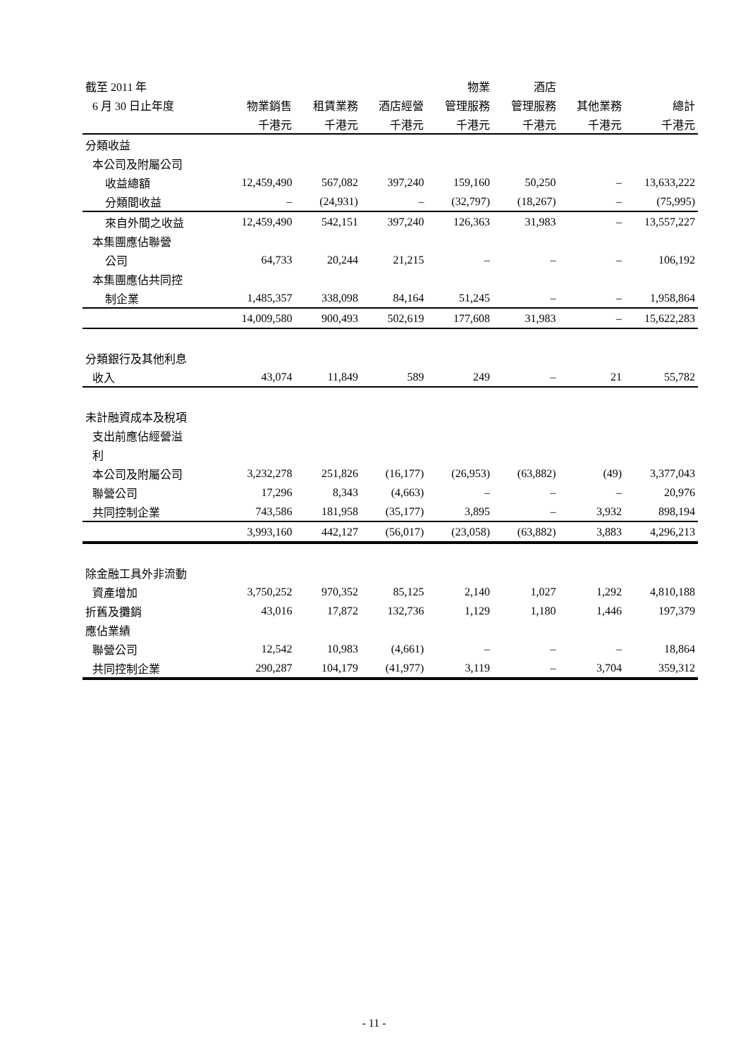| 截至 2011 年 | | | | 物業 | 酒店 | | |
| --- | --- | --- | --- | --- | --- | --- | --- |
| 6 月 30 日止年度 | 物業銷售 | 租賃業務 | 酒店經營 | 管理服務 | 管理服務 | 其他業務 | 總計 |
| | 千港元 | 千港元 | 千港元 | 千港元 | 千港元 | 千港元 | 千港元 |
| 分類收益 | | | | | | | |
| 本公司及附屬公司 | | | | | | | |
| 收益總額 | 12,459,490 | 567,082 | 397,240 | 159,160 | 50,250 | – | 13,633,222 |
| 分類間收益 | – | (24,931) | – | (32,797) | (18,267) | – | (75,995) |
| 來自外間之收益 | 12,459,490 | 542,151 | 397,240 | 126,363 | 31,983 | – | 13,557,227 |
| 本集團應佔聯營 | | | | | | | |
| 公司 | 64,733 | 20,244 | 21,215 | – | – | – | 106,192 |
| 本集團應佔共同控 | | | | | | | |
| 制企業 | 1,485,357 | 338,098 | 84,164 | 51,245 | – | – | 1,958,864 |
| | 14,009,580 | 900,493 | 502,619 | 177,608 | 31,983 | – | 15,622,283 |
| 分類銀行及其他利息 | | | | | | | |
| 收入 | 43,074 | 11,849 | 589 | 249 | – | 21 | 55,782 |
| 未計融資成本及稅項 | | | | | | | |
| 支出前應佔經營溢 | | | | | | | |
| 利 | | | | | | | |
| 本公司及附屬公司 | 3,232,278 | 251,826 | (16,177) | (26,953) | (63,882) | (49) | 3,377,043 |
| 聯營公司 | 17,296 | 8,343 | (4,663) | – | – | – | 20,976 |
| 共同控制企業 | 743,586 | 181,958 | (35,177) | 3,895 | – | 3,932 | 898,194 |
| | 3,993,160 | 442,127 | (56,017) | (23,058) | (63,882) | 3,883 | 4,296,213 |
| 除金融工具外非流動 | | | | | | | |
| 資產增加 | 3,750,252 | 970,352 | 85,125 | 2,140 | 1,027 | 1,292 | 4,810,188 |
| 折舊及攤銷 | 43,016 | 17,872 | 132,736 | 1,129 | 1,180 | 1,446 | 197,379 |
| 應佔業績 | | | | | | | |
| 聯營公司 | 12,542 | 10,983 | (4,661) | – | – | – | 18,864 |
| 共同控制企業 | 290,287 | 104,179 | (41,977) | 3,119 | – | 3,704 | 359,312 |
- 11 -